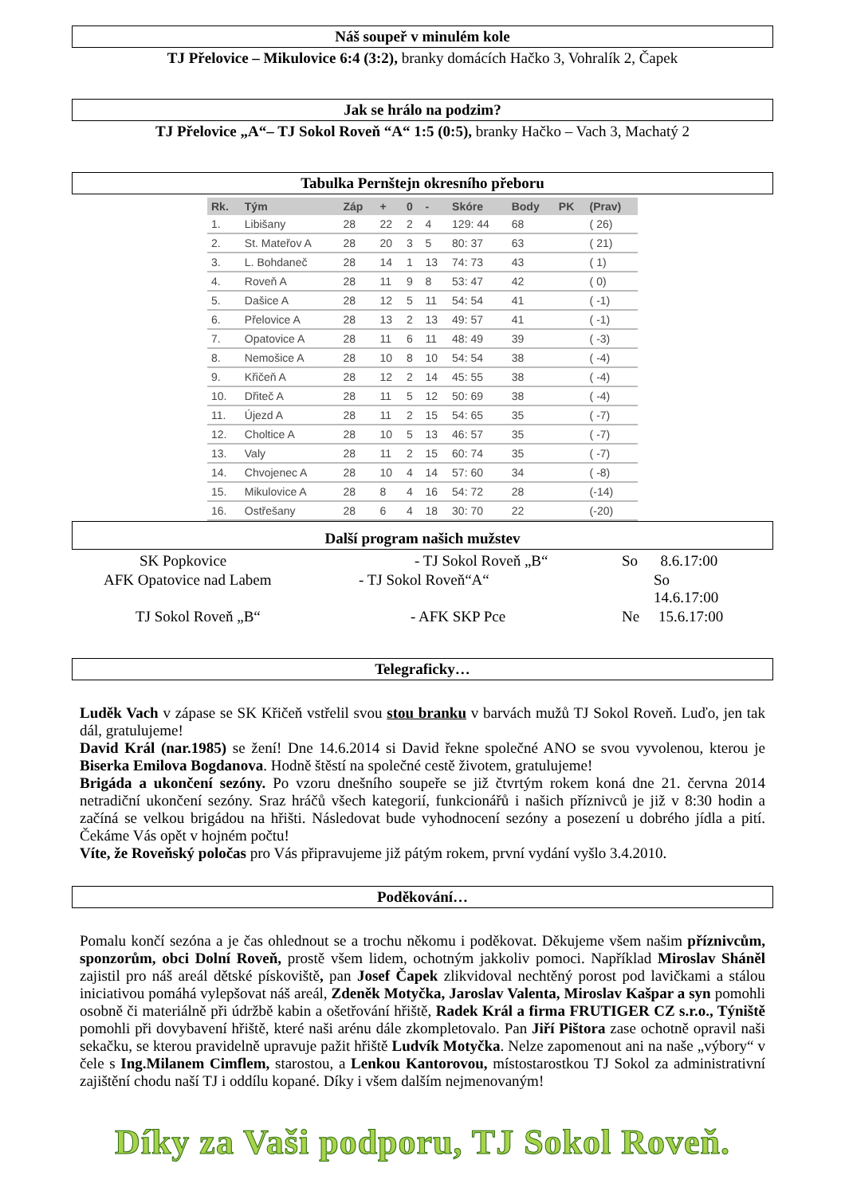Náš soupeř v minulém kole
TJ Přelovice – Mikulovice 6:4 (3:2), branky domácích Hačko 3, Vohralík 2, Čapek
Jak se hrálo na podzim?
TJ Přelovice „A“– TJ Sokol Roveň “A“ 1:5 (0:5), branky Hačko – Vach 3, Machatý 2
Tabulka Pernštejn okresního přeboru
| Rk. | Tým | Záp | + | 0 | - | Skóre | Body | PK | (Prav) |
| --- | --- | --- | --- | --- | --- | --- | --- | --- | --- |
| 1. | Libišany | 28 | 22 | 2 | 4 | 129: 44 | 68 | | ( 26) |
| 2. | St. Mateřov A | 28 | 20 | 3 | 5 | 80: 37 | 63 | | ( 21) |
| 3. | L. Bohdaneč | 28 | 14 | 1 | 13 | 74: 73 | 43 | | ( 1) |
| 4. | Roveň A | 28 | 11 | 9 | 8 | 53: 47 | 42 | | ( 0) |
| 5. | Dašice A | 28 | 12 | 5 | 11 | 54: 54 | 41 | | ( -1) |
| 6. | Přelovice A | 28 | 13 | 2 | 13 | 49: 57 | 41 | | ( -1) |
| 7. | Opatovice A | 28 | 11 | 6 | 11 | 48: 49 | 39 | | ( -3) |
| 8. | Nemošice A | 28 | 10 | 8 | 10 | 54: 54 | 38 | | ( -4) |
| 9. | Křičeň A | 28 | 12 | 2 | 14 | 45: 55 | 38 | | ( -4) |
| 10. | Dřiteč A | 28 | 11 | 5 | 12 | 50: 69 | 38 | | ( -4) |
| 11. | Újezd A | 28 | 11 | 2 | 15 | 54: 65 | 35 | | ( -7) |
| 12. | Choltice A | 28 | 10 | 5 | 13 | 46: 57 | 35 | | ( -7) |
| 13. | Valy | 28 | 11 | 2 | 15 | 60: 74 | 35 | | ( -7) |
| 14. | Chvojenec A | 28 | 10 | 4 | 14 | 57: 60 | 34 | | ( -8) |
| 15. | Mikulovice A | 28 | 8 | 4 | 16 | 54: 72 | 28 | | (-14) |
| 16. | Ostřešany | 28 | 6 | 4 | 18 | 30: 70 | 22 | | (-20) |
Další program našich mužstev
SK Popkovice
- TJ Sokol Roveň „B“
So 8.6.17:00
AFK Opatovice nad Labem
- TJ Sokol Roveň“A“
So 14.6.17:00
TJ Sokol Roveň „B“
- AFK SKP Pce
Ne 15.6.17:00
Telegraficky…
Luděk Vach v zápase se SK Křičeň vstřelil svou stou branku v barvách mužů TJ Sokol Roveň. Luďo, jen tak dál, gratulujeme!
David Král (nar.1985) se žení! Dne 14.6.2014 si David řekne společné ANO se svou vyvolenou, kterou je Biserka Emilova Bogdanova. Hodně štěstí na společné cestě životem, gratulujeme!
Brigáda a ukončení sezóny. Po vzoru dnešního soupeře se již čtvrtým rokem koná dne 21. června 2014 netradiční ukončení sezóny. Sraz hráčů všech kategorií, funkcionářů i našich příznivců je již v 8:30 hodin a začíná se velkou brigádou na hřišti. Následovat bude vyhodnocení sezóny a posezení u dobrého jídla a pití. Čekáme Vás opět v hojném počtu!
Víte, že Roveňský poločas pro Vás připravujeme již pátým rokem, první vydání vyšlo 3.4.2010.
Poděkování…
Pomalu končí sezóna a je čas ohlednout se a trochu někomu i poděkovat. Děkujeme všem našim příznivcům, sponzorům, obci Dolní Roveň, prostě všem lidem, ochotným jakkoliv pomoci. Například Miroslav Sháněl zajistil pro náš areál dětské pískoviště, pan Josef Čapek zlikvidoval nechtěný porost pod lavičkami a stálou iniciativou pomáhá vylepšovat náš areál, Zdeněk Motyčka, Jaroslav Valenta, Miroslav Kašpar a syn pomohli osobně či materiálně při údržbě kabin a ošetřování hřiště, Radek Král a firma FRUTIGER CZ s.r.o., Týniště pomohli při dovybavení hřiště, které naši arénu dále zkompletovalo. Pan Jiří Pištora zase ochotně opravil naši sekačku, se kterou pravidelně upravuje pažit hřiště Ludvík Motyčka. Nelze zapomenout ani na naše „výbory“ v čele s Ing.Milanem Cimflem, starostou, a Lenkou Kantorovou, místostarostkou TJ Sokol za administrativní zajištění chodu naší TJ i oddílu kopané. Díky i všem dalším nejmenovaným!
Díky za Vaši podporu, TJ Sokol Roveň.